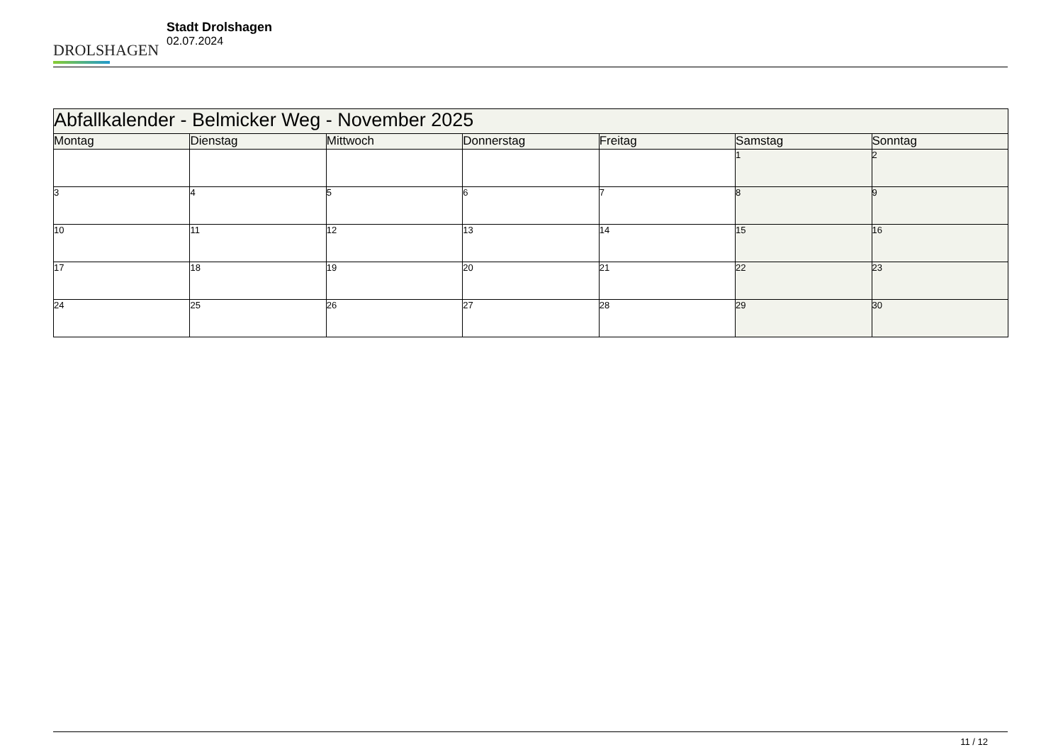DROLSHAGEN
Stadt Drolshagen
02.07.2024
| Abfallkalender - Belmicker Weg - November 2025 | | | | | | |
| Montag | Dienstag | Mittwoch | Donnerstag | Freitag | Samstag | Sonntag |
| | | | | | 1 | 2 |
| 3 | 4 | 5 | 6 | 7 | 8 | 9 |
| 10 | 11 | 12 | 13 | 14 | 15 | 16 |
| 17 | 18 | 19 | 20 | 21 | 22 | 23 |
| 24 | 25 | 26 | 27 | 28 | 29 | 30 |
11 / 12